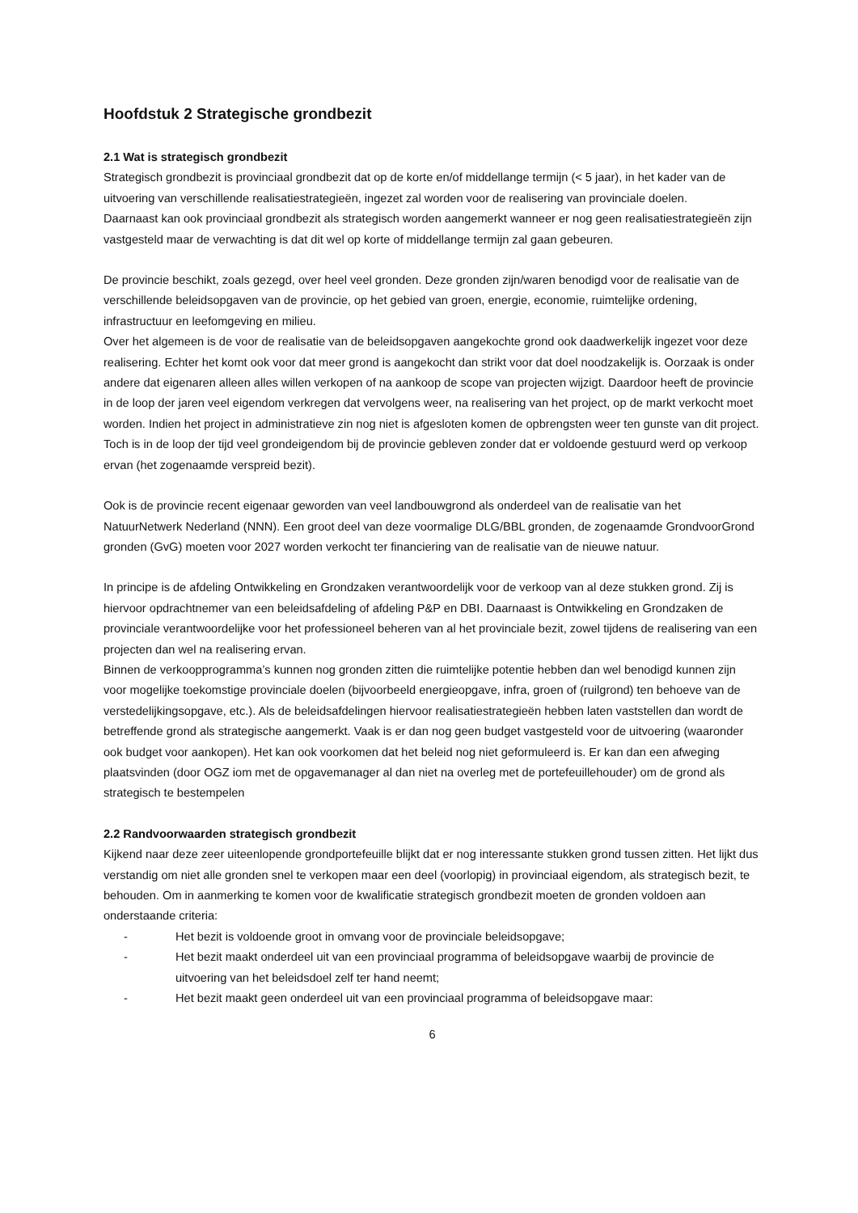Hoofdstuk 2 Strategische grondbezit
2.1 Wat is strategisch grondbezit
Strategisch grondbezit is provinciaal grondbezit dat op de korte en/of middellange termijn (< 5 jaar), in het kader van de uitvoering van verschillende realisatiestrategieën, ingezet zal worden voor de realisering van provinciale doelen.
Daarnaast kan ook provinciaal grondbezit als strategisch worden aangemerkt wanneer er nog geen realisatiestrategieën zijn vastgesteld maar de verwachting is dat dit wel op korte of middellange termijn zal gaan gebeuren.
De provincie beschikt, zoals gezegd, over heel veel gronden. Deze gronden zijn/waren benodigd voor de realisatie van de verschillende beleidsopgaven van de provincie, op het gebied van groen, energie, economie, ruimtelijke ordening, infrastructuur en leefomgeving en milieu.
Over het algemeen is de voor de realisatie van de beleidsopgaven aangekochte grond ook daadwerkelijk ingezet voor deze realisering. Echter het komt ook voor dat meer grond is aangekocht dan strikt voor dat doel noodzakelijk is. Oorzaak is onder andere dat eigenaren alleen alles willen verkopen of na aankoop de scope van projecten wijzigt. Daardoor heeft de provincie in de loop der jaren veel eigendom verkregen dat vervolgens weer, na realisering van het project, op de markt verkocht moet worden. Indien het project in administratieve zin nog niet is afgesloten komen de opbrengsten weer ten gunste van dit project. Toch is in de loop der tijd veel grondeigendom bij de provincie gebleven zonder dat er voldoende gestuurd werd op verkoop ervan (het zogenaamde verspreid bezit).
Ook is de provincie recent eigenaar geworden van veel landbouwgrond als onderdeel van de realisatie van het NatuurNetwerk Nederland (NNN). Een groot deel van deze voormalige DLG/BBL gronden, de zogenaamde GrondvoorGrond gronden (GvG) moeten voor 2027 worden verkocht ter financiering van de realisatie van de nieuwe natuur.
In principe is de afdeling Ontwikkeling en Grondzaken verantwoordelijk voor de verkoop van al deze stukken grond. Zij is hiervoor opdrachtnemer van een beleidsafdeling of afdeling P&P en DBI. Daarnaast is Ontwikkeling en Grondzaken de provinciale verantwoordelijke voor het professioneel beheren van al het provinciale bezit, zowel tijdens de realisering van een projecten dan wel na realisering ervan.
Binnen de verkoopprogramma’s kunnen nog gronden zitten die ruimtelijke potentie hebben dan wel benodigd kunnen zijn voor mogelijke toekomstige provinciale doelen (bijvoorbeeld energieopgave, infra, groen of (ruilgrond) ten behoeve van de verstedelijkingsopgave, etc.). Als de beleidsafdelingen hiervoor realisatiestrategieën hebben laten vaststellen dan wordt de betreffende grond als strategische aangemerkt. Vaak is er dan nog geen budget vastgesteld voor de uitvoering (waaronder ook budget voor aankopen). Het kan ook voorkomen dat het beleid nog niet geformuleerd is. Er kan dan een afweging plaatsvinden (door OGZ iom met de opgavemanager al dan niet na overleg met de portefeuillehouder) om de grond als strategisch te bestempelen
2.2 Randvoorwaarden strategisch grondbezit
Kijkend naar deze zeer uiteenlopende grondportefeuille blijkt dat er nog interessante stukken grond tussen zitten. Het lijkt dus verstandig om niet alle gronden snel te verkopen maar een deel (voorlopig) in provinciaal eigendom, als strategisch bezit, te behouden. Om in aanmerking te komen voor de kwalificatie strategisch grondbezit moeten de gronden voldoen aan onderstaande criteria:
- Het bezit is voldoende groot in omvang voor de provinciale beleidsopgave;
- Het bezit maakt onderdeel uit van een provinciaal programma of beleidsopgave waarbij de provincie de uitvoering van het beleidsdoel zelf ter hand neemt;
- Het bezit maakt geen onderdeel uit van een provinciaal programma of beleidsopgave maar:
6